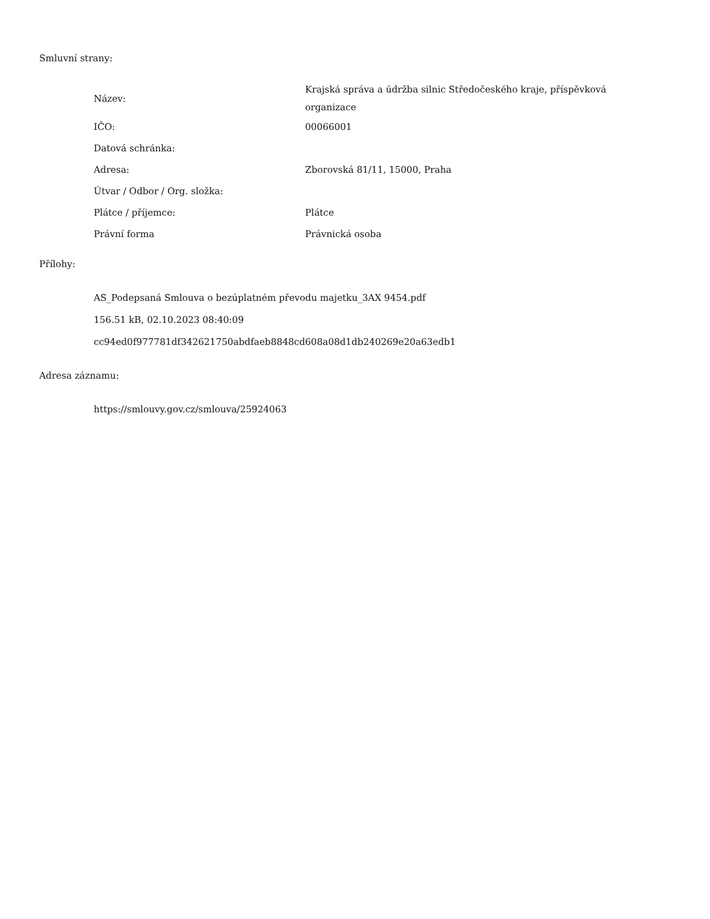Smluvní strany:
| Název: | Krajská správa a údržba silnic Středočeského kraje, příspěvková organizace |
| IČO: | 00066001 |
| Datová schránka: | |
| Adresa: | Zborovská 81/11, 15000, Praha |
| Útvar / Odbor / Org. složka: | |
| Plátce / příjemce: | Plátce |
| Právní forma | Právnická osoba |
Přílohy:
AS_Podepsaná Smlouva o bezúplatném převodu majetku_3AX 9454.pdf
156.51 kB, 02.10.2023 08:40:09
cc94ed0f977781df342621750abdfaeb8848cd608a08d1db240269e20a63edb1
Adresa záznamu:
https://smlouvy.gov.cz/smlouva/25924063